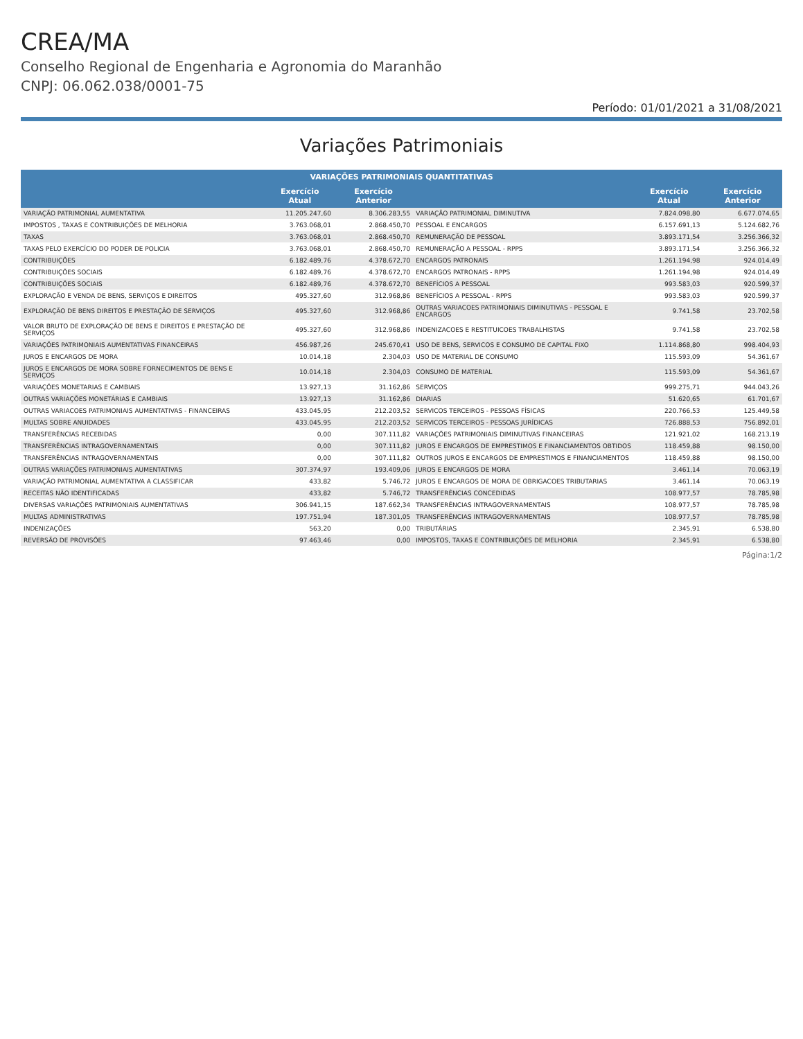CREA/MA
Conselho Regional de Engenharia e Agronomia do Maranhão
CNPJ: 06.062.038/0001-75
Período: 01/01/2021 a 31/08/2021
Variações Patrimoniais
| VARIAÇÕES PATRIMONIAIS QUANTITATIVAS | | | | | |
| --- | --- | --- | --- | --- | --- |
| | Exercício Atual | Exercício Anterior | | Exercício Atual | Exercício Anterior |
| VARIAÇÃO PATRIMONIAL AUMENTATIVA | 11.205.247,60 | 8.306.283,55 | VARIAÇÃO PATRIMONIAL DIMINUTIVA | 7.824.098,80 | 6.677.074,65 |
| IMPOSTOS , TAXAS E CONTRIBUIÇÕES DE MELHORIA | 3.763.068,01 | 2.868.450,70 | PESSOAL E ENCARGOS | 6.157.691,13 | 5.124.682,76 |
| TAXAS | 3.763.068,01 | 2.868.450,70 | REMUNERAÇÃO DE PESSOAL | 3.893.171,54 | 3.256.366,32 |
| TAXAS PELO EXERCÍCIO DO PODER DE POLICIA | 3.763.068,01 | 2.868.450,70 | REMUNERAÇÃO A PESSOAL - RPPS | 3.893.171,54 | 3.256.366,32 |
| CONTRIBUIÇÕES | 6.182.489,76 | 4.378.672,70 | ENCARGOS PATRONAIS | 1.261.194,98 | 924.014,49 |
| CONTRIBUIÇÕES SOCIAIS | 6.182.489,76 | 4.378.672,70 | ENCARGOS PATRONAIS - RPPS | 1.261.194,98 | 924.014,49 |
| CONTRIBUIÇÕES SOCIAIS | 6.182.489,76 | 4.378.672,70 | BENEFÍCIOS A PESSOAL | 993.583,03 | 920.599,37 |
| EXPLORAÇÃO E VENDA DE BENS, SERVIÇOS E DIREITOS | 495.327,60 | 312.968,86 | BENEFÍCIOS A PESSOAL - RPPS | 993.583,03 | 920.599,37 |
| EXPLORAÇÃO DE BENS DIREITOS E PRESTAÇÃO DE SERVIÇOS | 495.327,60 | 312.968,86 | OUTRAS VARIACOES PATRIMONIAIS DIMINUTIVAS - PESSOAL E ENCARGOS | 9.741,58 | 23.702,58 |
| VALOR BRUTO DE EXPLORAÇÃO DE BENS E DIREITOS E PRESTAÇÃO DE SERVIÇOS | 495.327,60 | 312.968,86 | INDENIZACOES E RESTITUICOES TRABALHISTAS | 9.741,58 | 23.702,58 |
| VARIAÇÕES PATRIMONIAIS AUMENTATIVAS FINANCEIRAS | 456.987,26 | 245.670,41 | USO DE BENS, SERVICOS E CONSUMO DE CAPITAL FIXO | 1.114.868,80 | 998.404,93 |
| JUROS E ENCARGOS DE MORA | 10.014,18 | 2.304,03 | USO DE MATERIAL DE CONSUMO | 115.593,09 | 54.361,67 |
| JUROS E ENCARGOS DE MORA SOBRE FORNECIMENTOS DE BENS E SERVIÇOS | 10.014,18 | 2.304,03 | CONSUMO DE MATERIAL | 115.593,09 | 54.361,67 |
| VARIAÇÕES MONETARIAS E CAMBIAIS | 13.927,13 | 31.162,86 | SERVIÇOS | 999.275,71 | 944.043,26 |
| OUTRAS VARIAÇÕES MONETÁRIAS E CAMBIAIS | 13.927,13 | 31.162,86 | DIARIAS | 51.620,65 | 61.701,67 |
| OUTRAS VARIACOES PATRIMONIAIS AUMENTATIVAS - FINANCEIRAS | 433.045,95 | 212.203,52 | SERVICOS TERCEIROS - PESSOAS FÍSICAS | 220.766,53 | 125.449,58 |
| MULTAS SOBRE ANUIDADES | 433.045,95 | 212.203,52 | SERVICOS TERCEIROS - PESSOAS JURÍDICAS | 726.888,53 | 756.892,01 |
| TRANSFERÊNCIAS RECEBIDAS | 0,00 | 307.111,82 | VARIAÇÕES PATRIMONIAIS DIMINUTIVAS FINANCEIRAS | 121.921,02 | 168.213,19 |
| TRANSFERÊNCIAS INTRAGOVERNAMENTAIS | 0,00 | 307.111,82 | JUROS E ENCARGOS DE EMPRESTIMOS E FINANCIAMENTOS OBTIDOS | 118.459,88 | 98.150,00 |
| TRANSFERÊNCIAS INTRAGOVERNAMENTAIS | 0,00 | 307.111,82 | OUTROS JUROS E ENCARGOS DE EMPRESTIMOS E FINANCIAMENTOS | 118.459,88 | 98.150,00 |
| OUTRAS VARIAÇÕES PATRIMONIAIS AUMENTATIVAS | 307.374,97 | 193.409,06 | JUROS E ENCARGOS DE MORA | 3.461,14 | 70.063,19 |
| VARIAÇÃO PATRIMONIAL AUMENTATIVA A CLASSIFICAR | 433,82 | 5.746,72 | JUROS E ENCARGOS DE MORA DE OBRIGACOES TRIBUTARIAS | 3.461,14 | 70.063,19 |
| RECEITAS NÃO IDENTIFICADAS | 433,82 | 5.746,72 | TRANSFERÊNCIAS CONCEDIDAS | 108.977,57 | 78.785,98 |
| DIVERSAS VARIAÇÕES PATRIMONIAIS AUMENTATIVAS | 306.941,15 | 187.662,34 | TRANSFERÊNCIAS INTRAGOVERNAMENTAIS | 108.977,57 | 78.785,98 |
| MULTAS ADMINISTRATIVAS | 197.751,94 | 187.301,05 | TRANSFERÊNCIAS INTRAGOVERNAMENTAIS | 108.977,57 | 78.785,98 |
| INDENIZAÇÕES | 563,20 | 0,00 | TRIBUTÁRIAS | 2.345,91 | 6.538,80 |
| REVERSÃO DE PROVISÕES | 97.463,46 | 0,00 | IMPOSTOS, TAXAS E CONTRIBUIÇÕES DE MELHORIA | 2.345,91 | 6.538,80 |
Página:1/2